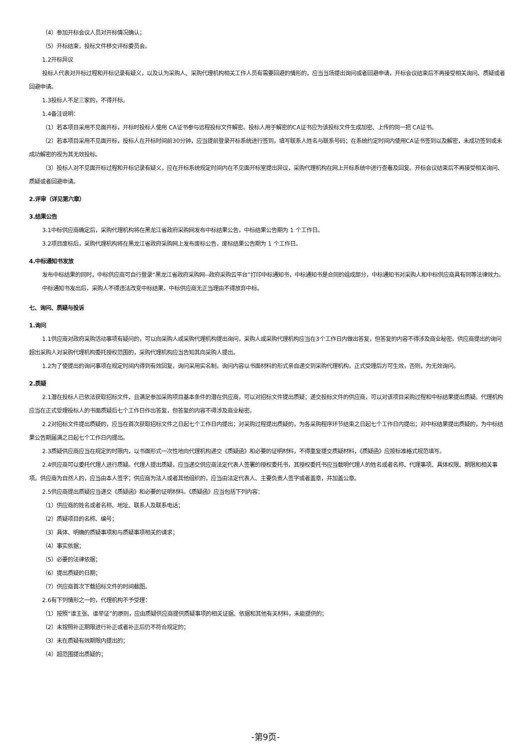（4）参加开标会议人员对开标情况确认；
（5）开标结束，投标文件移交评标委员会。
1.2开标异议
投标人代表对开标过程和开标记录有疑义，以及认为采购人、采购代理机构相关工作人员有需要回避的情形的，应当当场提出询问或者回避申请，开标会议结束后不再接受相关询问、质疑或者回避申请。
1.3投标人不足三家的，不得开标。
1.4备注说明：
（1）若本项目采用不见面开标，开标时投标人使用 CA证书参与远程投标文件解密。投标人用于解密的CA证书应为该投标文件生成加密、上传的同一把 CA证书。
（2）若本项目采用不见面开标，投标人在开标时间前30分钟，应当提前登录开标系统进行签到，填写联系人姓名与联系号码；在系统约定时间内使用CA证书签到以及解密，未成功签到或未成功解密的视为其无效投标。
（3）投标人对不见面开标过程和开标记录有疑义，应在开标系统规定时间内在不见面开标室提出异议，采购代理机构在网上开标系统中进行查看及回复。开标会议结束后不再接受相关询问、质疑或者回避申请。
2.评审（详见第六章）
3.结果公告
3.1中标供应商确定后，采购代理机构将在黑龙江省政府采购网发布中标结果公告，中标结果公告期为 1 个工作日。
3.2项目废标后，采购代理机构将在黑龙江省政府采购网上发布废标公告，废标结果公告期为 1 个工作日。
4.中标通知书发放
发布中标结果的同时，中标供应商可自行登录“黑龙江省政府采购网--政府采购云平台”打印中标通知书，中标通知书是合同的组成部分，中标通知书对采购人和中标供应商具有同等法律效力。
中标通知书发出后，采购人不得违法改变中标结果，中标供应商无正当理由不得放弃中标。
七、询问、质疑与投诉
1.询问
1.1供应商对政府采购活动事项有疑问的，可以向采购人或采购代理机构提出询问，采购人或采购代理机构应当在3个工作日内做出答复，但答复的内容不得涉及商业秘密。供应商提出的询问超出采购人对采购代理机构委托授权范围的，采购代理机构应当告知其向采购人提出。
1.2为了使提出的询问事项在规定时间内得到有效回复，询问采用实名制，询问内容以书面材料的形式亲自递交到采购代理机构，正式受理后方可生效，否则，为无效询问。
2.质疑
2.1潜在投标人已依法获取招标文件，且满足参加采购项目基本条件的潜在供应商，可以对招标文件提出质疑；递交投标文件的供应商，可以对该项目采购过程和中标结果提出质疑。代理机构应当在正式受理投标人的书面质疑后七个工作日作出答复，但答复的内容不得涉及商业秘密。
2.2对招标文件提出质疑的，应当在首次获取招标文件之日起七个工作日内提出；对采购过程提出质疑的，为各采购程序环节结束之日起七个工作日内提出；对中标结果提出质疑的，为中标结果公告期届满之日起七个工作日内提出。
2.3质疑供应商应当在规定的时限内，以书面形式一次性地向代理机构递交《质疑函》和必要的证明材料，不得重复提交质疑材料，《质疑函》应按标准格式规范填写。
2.4供应商可以委托代理人进行质疑。代理人提出质疑，应当递交供应商法定代表人签署的授权委托书，其授权委托书应当载明代理人的姓名或者名称、代理事项、具体权限、期限和相关事项。供应商为自然人的，应当由本人签字；供应商为法人或者其他组织的，应当由法定代表人、主要负责人签字或者盖章，并加盖公章。
2.5供应商提出质疑应当递交《质疑函》和必要的证明材料。《质疑函》应当包括下列内容：
（1）供应商的姓名或者名称、地址、联系人及联系电话；
（2）质疑项目的名称、编号；
（3）具体、明确的质疑事项和与质疑事项相关的请求；
（4）事实依据；
（5）必要的法律依据；
（6）提出质疑的日期；
（7）供应商首次下载招标文件的时间截图。
2.6有下列情形之一的，代理机构不予受理：
（1）按照“谁主张、谁举证”的原则，应由质疑供应商提供质疑事项的相关证据、依据和其他有关材料，未能提供的；
（2）未按照补正期限进行补正或者补正后仍不符合规定的；
（3）未在质疑有效期限内提出的；
（4）超范围提出质疑的；
-第9页-